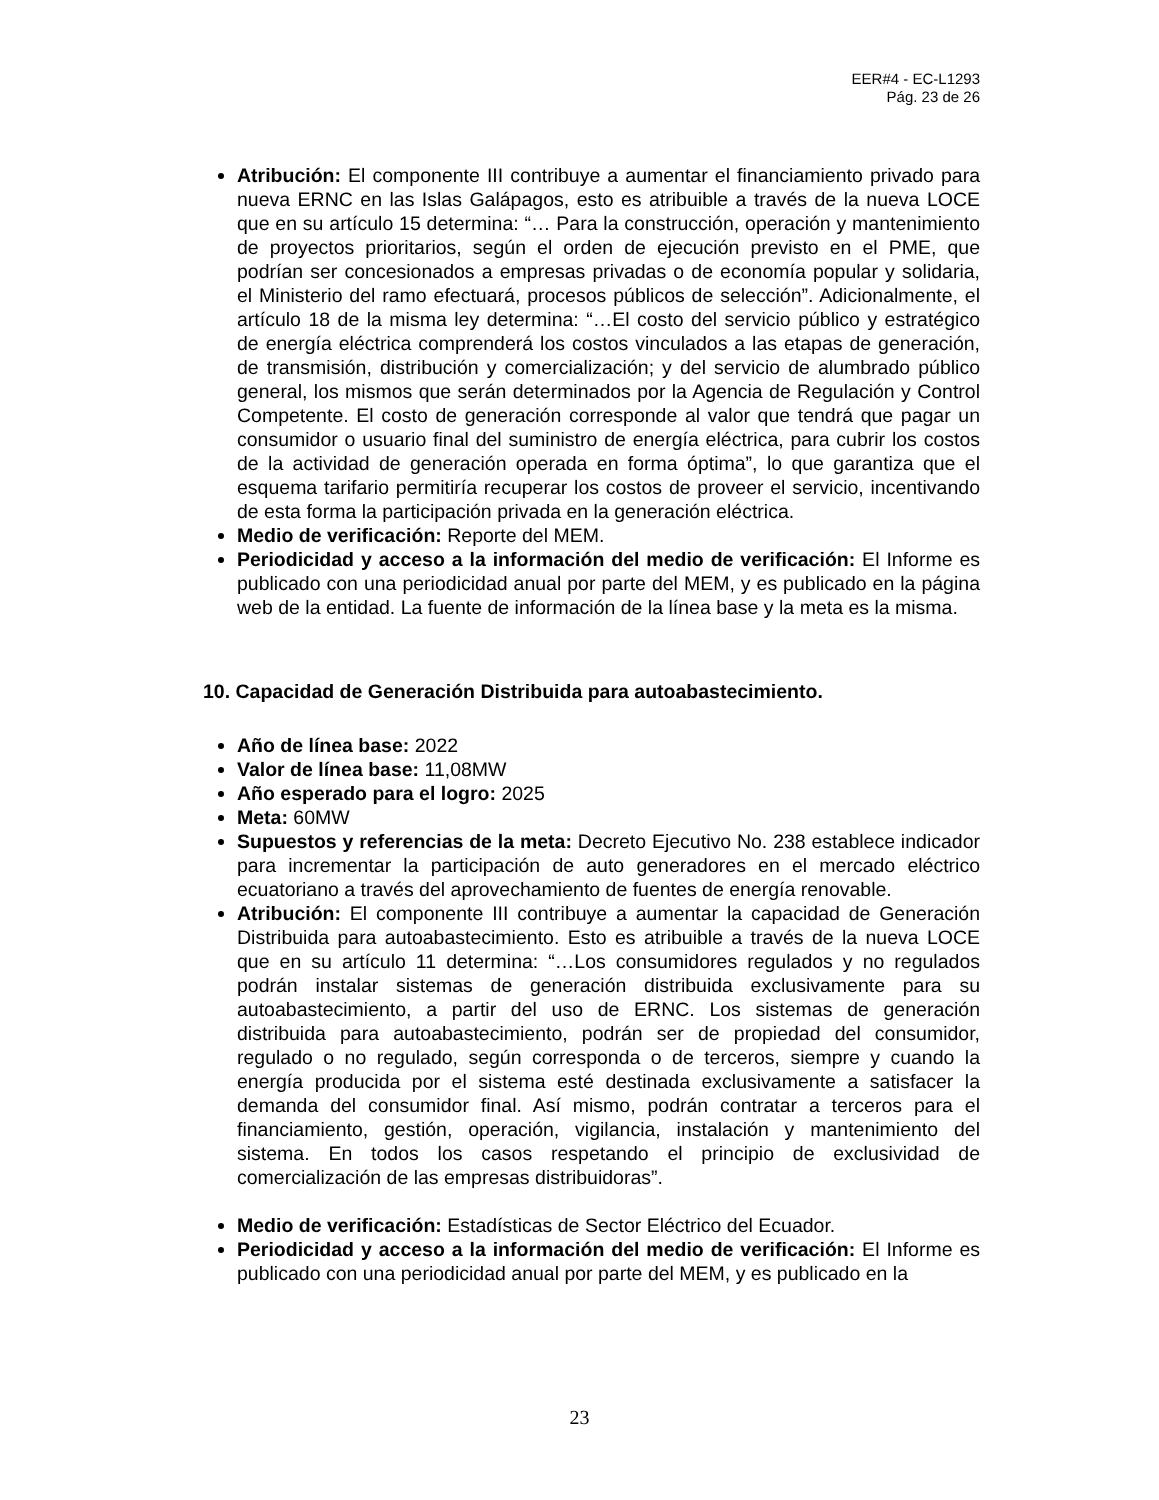EER#4 - EC-L1293
Pág. 23 de 26
Atribución: El componente III contribuye a aumentar el financiamiento privado para nueva ERNC en las Islas Galápagos, esto es atribuible a través de la nueva LOCE que en su artículo 15 determina: “… Para la construcción, operación y mantenimiento de proyectos prioritarios, según el orden de ejecución previsto en el PME, que podrían ser concesionados a empresas privadas o de economía popular y solidaria, el Ministerio del ramo efectuará, procesos públicos de selección”. Adicionalmente, el artículo 18 de la misma ley determina: “…El costo del servicio público y estratégico de energía eléctrica comprenderá los costos vinculados a las etapas de generación, de transmisión, distribución y comercialización; y del servicio de alumbrado público general, los mismos que serán determinados por la Agencia de Regulación y Control Competente. El costo de generación corresponde al valor que tendrá que pagar un consumidor o usuario final del suministro de energía eléctrica, para cubrir los costos de la actividad de generación operada en forma óptima”, lo que garantiza que el esquema tarifario permitiría recuperar los costos de proveer el servicio, incentivando de esta forma la participación privada en la generación eléctrica.
Medio de verificación: Reporte del MEM.
Periodicidad y acceso a la información del medio de verificación: El Informe es publicado con una periodicidad anual por parte del MEM, y es publicado en la página web de la entidad. La fuente de información de la línea base y la meta es la misma.
10. Capacidad de Generación Distribuida para autoabastecimiento.
Año de línea base: 2022
Valor de línea base: 11,08MW
Año esperado para el logro: 2025
Meta: 60MW
Supuestos y referencias de la meta: Decreto Ejecutivo No. 238 establece indicador para incrementar la participación de auto generadores en el mercado eléctrico ecuatoriano a través del aprovechamiento de fuentes de energía renovable.
Atribución: El componente III contribuye a aumentar la capacidad de Generación Distribuida para autoabastecimiento. Esto es atribuible a través de la nueva LOCE que en su artículo 11 determina: “…Los consumidores regulados y no regulados podrán instalar sistemas de generación distribuida exclusivamente para su autoabastecimiento, a partir del uso de ERNC. Los sistemas de generación distribuida para autoabastecimiento, podrán ser de propiedad del consumidor, regulado o no regulado, según corresponda o de terceros, siempre y cuando la energía producida por el sistema esté destinada exclusivamente a satisfacer la demanda del consumidor final. Así mismo, podrán contratar a terceros para el financiamiento, gestión, operación, vigilancia, instalación y mantenimiento del sistema. En todos los casos respetando el principio de exclusividad de comercialización de las empresas distribuidoras”.
Medio de verificación: Estadísticas de Sector Eléctrico del Ecuador.
Periodicidad y acceso a la información del medio de verificación: El Informe es publicado con una periodicidad anual por parte del MEM, y es publicado en la
23